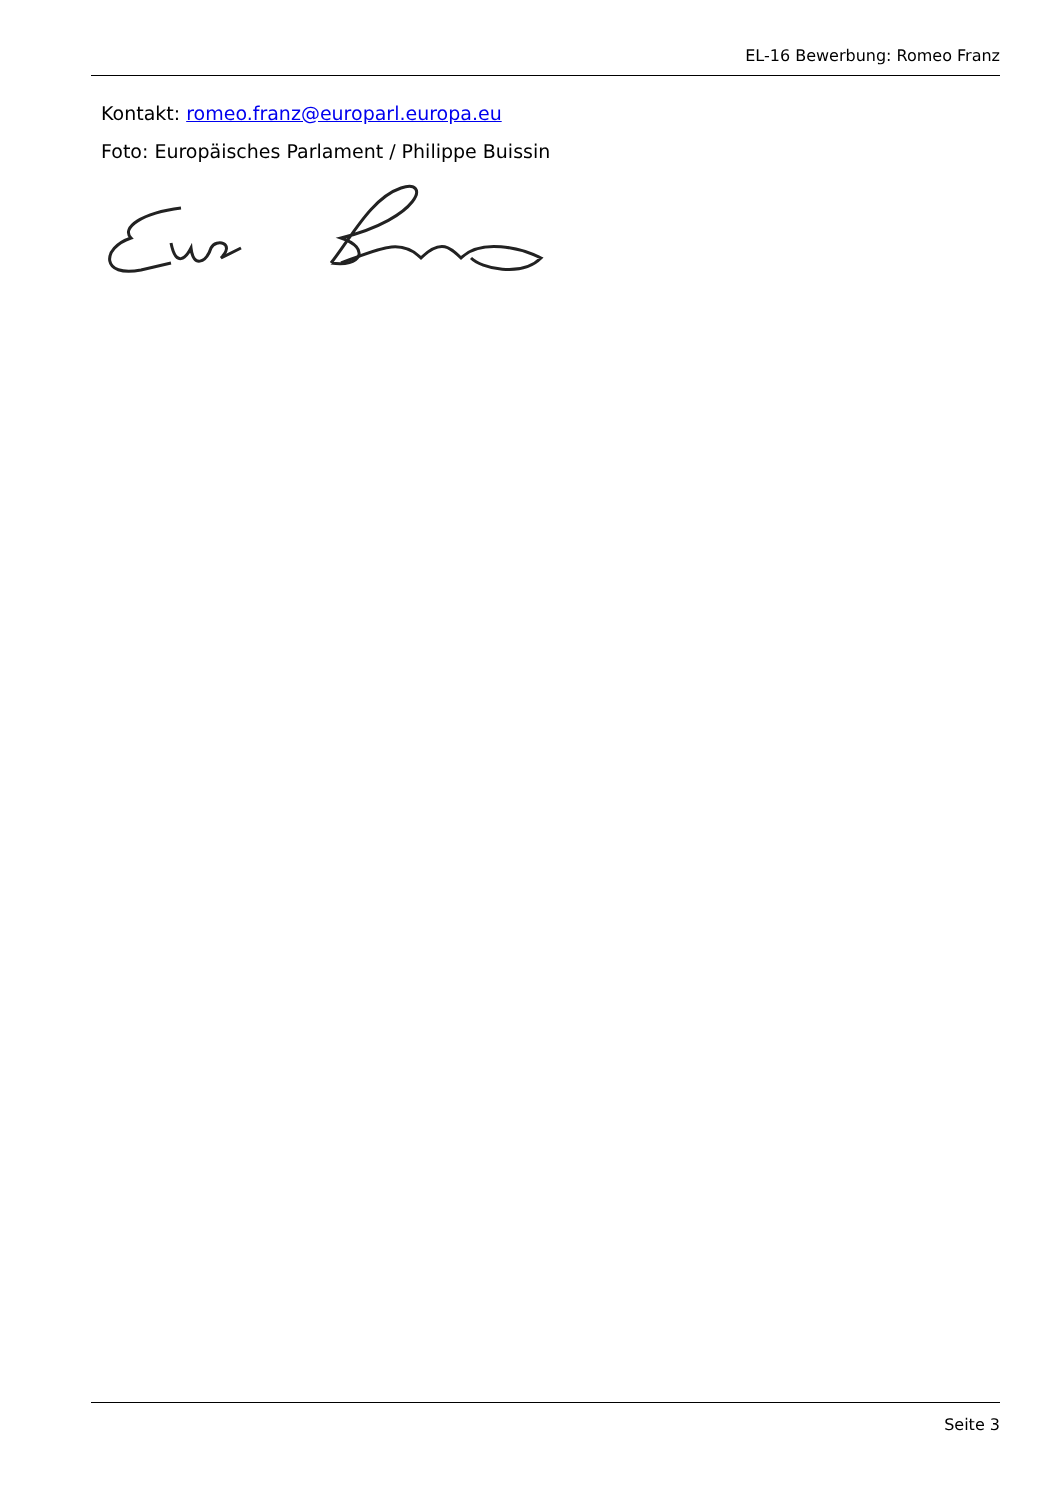EL-16 Bewerbung: Romeo Franz
Kontakt: romeo.franz@europarl.europa.eu
Foto: Europäisches Parlament / Philippe Buissin
Seite 3